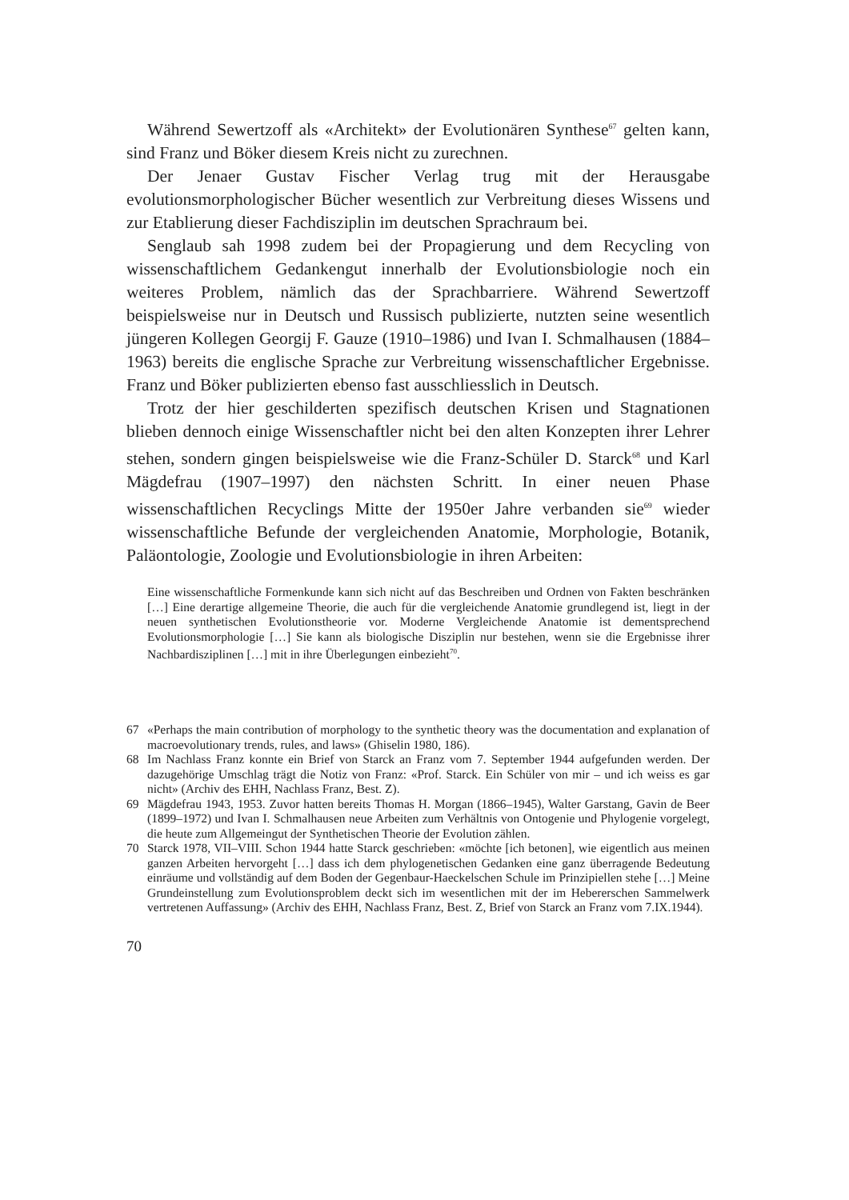Während Sewertzoff als «Architekt» der Evolutionären Synthese<sup>67</sup> gelten kann, sind Franz und Böker diesem Kreis nicht zu zurechnen.
Der Jenaer Gustav Fischer Verlag trug mit der Herausgabe evolutionsmorphologischer Bücher wesentlich zur Verbreitung dieses Wissens und zur Etablierung dieser Fachdisziplin im deutschen Sprachraum bei.
Senglaub sah 1998 zudem bei der Propagierung und dem Recycling von wissenschaftlichem Gedankengut innerhalb der Evolutionsbiologie noch ein weiteres Problem, nämlich das der Sprachbarriere. Während Sewertzoff beispielsweise nur in Deutsch und Russisch publizierte, nutzten seine wesentlich jüngeren Kollegen Georgij F. Gauze (1910–1986) und Ivan I. Schmalhausen (1884–1963) bereits die englische Sprache zur Verbreitung wissenschaftlicher Ergebnisse. Franz und Böker publizierten ebenso fast ausschliesslich in Deutsch.
Trotz der hier geschilderten spezifisch deutschen Krisen und Stagnationen blieben dennoch einige Wissenschaftler nicht bei den alten Konzepten ihrer Lehrer stehen, sondern gingen beispielsweise wie die Franz-Schüler D. Starck<sup>68</sup> und Karl Mägdefrau (1907–1997) den nächsten Schritt. In einer neuen Phase wissenschaftlichen Recyclings Mitte der 1950er Jahre verbanden sie<sup>69</sup> wieder wissenschaftliche Befunde der vergleichenden Anatomie, Morphologie, Botanik, Paläontologie, Zoologie und Evolutionsbiologie in ihren Arbeiten:
Eine wissenschaftliche Formenkunde kann sich nicht auf das Beschreiben und Ordnen von Fakten beschränken […] Eine derartige allgemeine Theorie, die auch für die vergleichende Anatomie grundlegend ist, liegt in der neuen synthetischen Evolutionstheorie vor. Moderne Vergleichende Anatomie ist dementsprechend Evolutionsmorphologie […] Sie kann als biologische Disziplin nur bestehen, wenn sie die Ergebnisse ihrer Nachbardisziplinen […] mit in ihre Überlegungen einbezieht<sup>70</sup>.
67 «Perhaps the main contribution of morphology to the synthetic theory was the documentation and explanation of macroevolutionary trends, rules, and laws» (Ghiselin 1980, 186).
68 Im Nachlass Franz konnte ein Brief von Starck an Franz vom 7. September 1944 aufgefunden werden. Der dazugehörige Umschlag trägt die Notiz von Franz: «Prof. Starck. Ein Schüler von mir – und ich weiss es gar nicht» (Archiv des EHH, Nachlass Franz, Best. Z).
69 Mägdefrau 1943, 1953. Zuvor hatten bereits Thomas H. Morgan (1866–1945), Walter Garstang, Gavin de Beer (1899–1972) und Ivan I. Schmalhausen neue Arbeiten zum Verhältnis von Ontogenie und Phylogenie vorgelegt, die heute zum Allgemeingut der Synthetischen Theorie der Evolution zählen.
70 Starck 1978, VII–VIII. Schon 1944 hatte Starck geschrieben: «möchte [ich betonen], wie eigentlich aus meinen ganzen Arbeiten hervorgeht […] dass ich dem phylogenetischen Gedanken eine ganz überragende Bedeutung einräume und vollständig auf dem Boden der Gegenbaur-Haeckelschen Schule im Prinzipiellen stehe […] Meine Grundeinstellung zum Evolutionsproblem deckt sich im wesentlichen mit der im Hebererschen Sammelwerk vertretenen Auffassung» (Archiv des EHH, Nachlass Franz, Best. Z, Brief von Starck an Franz vom 7.IX.1944).
70